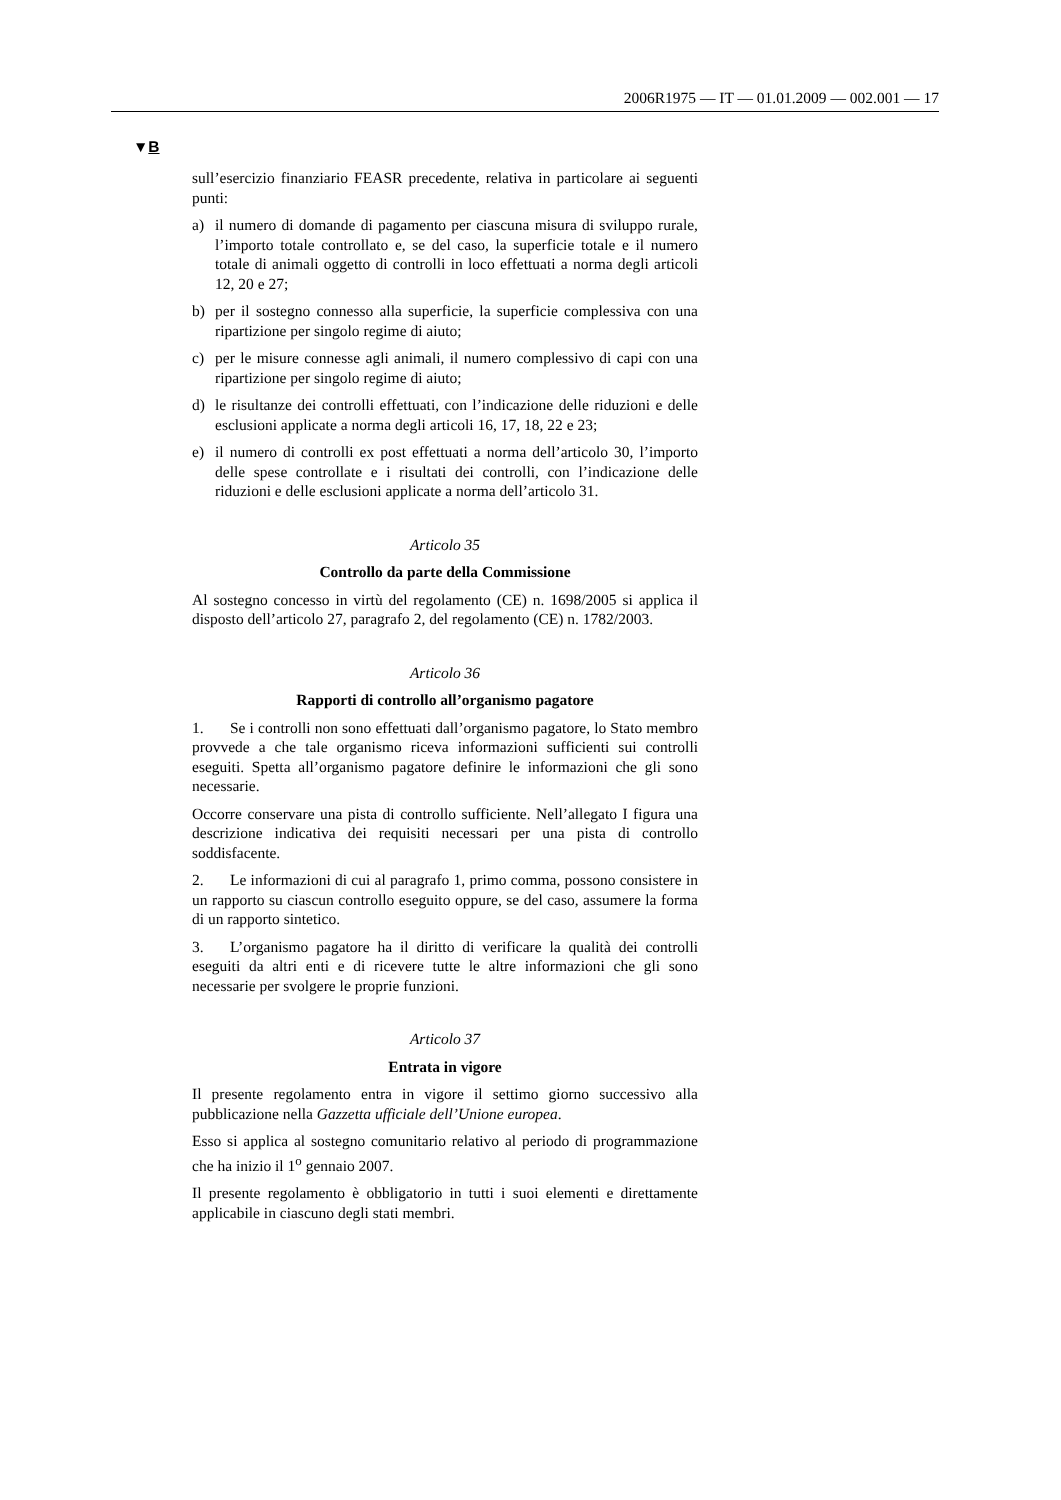2006R1975 — IT — 01.01.2009 — 002.001 — 17
▼B
sull’esercizio finanziario FEASR precedente, relativa in particolare ai seguenti punti:
a) il numero di domande di pagamento per ciascuna misura di sviluppo rurale, l’importo totale controllato e, se del caso, la superficie totale e il numero totale di animali oggetto di controlli in loco effettuati a norma degli articoli 12, 20 e 27;
b) per il sostegno connesso alla superficie, la superficie complessiva con una ripartizione per singolo regime di aiuto;
c) per le misure connesse agli animali, il numero complessivo di capi con una ripartizione per singolo regime di aiuto;
d) le risultanze dei controlli effettuati, con l’indicazione delle riduzioni e delle esclusioni applicate a norma degli articoli 16, 17, 18, 22 e 23;
e) il numero di controlli ex post effettuati a norma dell’articolo 30, l’importo delle spese controllate e i risultati dei controlli, con l’indicazione delle riduzioni e delle esclusioni applicate a norma dell’articolo 31.
Articolo 35
Controllo da parte della Commissione
Al sostegno concesso in virtù del regolamento (CE) n. 1698/2005 si applica il disposto dell’articolo 27, paragrafo 2, del regolamento (CE) n. 1782/2003.
Articolo 36
Rapporti di controllo all’organismo pagatore
1. Se i controlli non sono effettuati dall’organismo pagatore, lo Stato membro provvede a che tale organismo riceva informazioni sufficienti sui controlli eseguiti. Spetta all’organismo pagatore definire le informazioni che gli sono necessarie.
Occorre conservare una pista di controllo sufficiente. Nell’allegato I figura una descrizione indicativa dei requisiti necessari per una pista di controllo soddisfacente.
2. Le informazioni di cui al paragrafo 1, primo comma, possono consistere in un rapporto su ciascun controllo eseguito oppure, se del caso, assumere la forma di un rapporto sintetico.
3. L’organismo pagatore ha il diritto di verificare la qualità dei controlli eseguiti da altri enti e di ricevere tutte le altre informazioni che gli sono necessarie per svolgere le proprie funzioni.
Articolo 37
Entrata in vigore
Il presente regolamento entra in vigore il settimo giorno successivo alla pubblicazione nella Gazzetta ufficiale dell’Unione europea.
Esso si applica al sostegno comunitario relativo al periodo di programmazione che ha inizio il 1<sup>o</sup> gennaio 2007.
Il presente regolamento è obbligatorio in tutti i suoi elementi e direttamente applicabile in ciascuno degli stati membri.